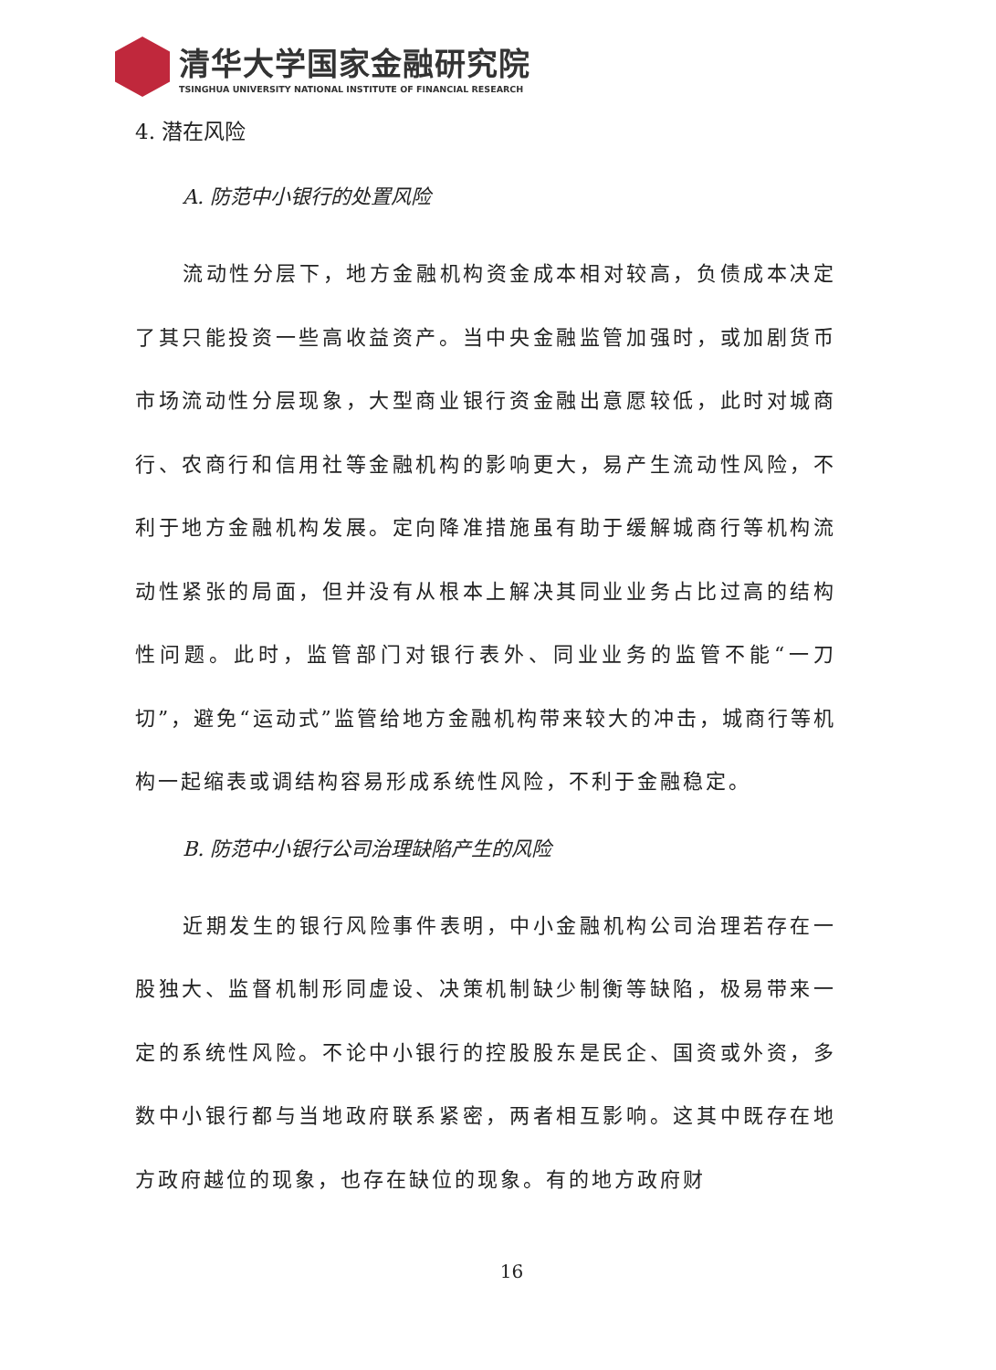清华大学国家金融研究院
TSINGHUA UNIVERSITY NATIONAL INSTITUTE OF FINANCIAL RESEARCH
4. 潜在风险
A. 防范中小银行的处置风险
流动性分层下，地方金融机构资金成本相对较高，负债成本决定了其只能投资一些高收益资产。当中央金融监管加强时，或加剧货币市场流动性分层现象，大型商业银行资金融出意愿较低，此时对城商行、农商行和信用社等金融机构的影响更大，易产生流动性风险，不利于地方金融机构发展。定向降准措施虽有助于缓解城商行等机构流动性紧张的局面，但并没有从根本上解决其同业业务占比过高的结构性问题。此时，监管部门对银行表外、同业业务的监管不能“一刀切”，避免“运动式”监管给地方金融机构带来较大的冲击，城商行等机构一起缩表或调结构容易形成系统性风险，不利于金融稳定。
B. 防范中小银行公司治理缺陷产生的风险
近期发生的银行风险事件表明，中小金融机构公司治理若存在一股独大、监督机制形同虚设、决策机制缺少制衡等缺陷，极易带来一定的系统性风险。不论中小银行的控股股东是民企、国资或外资，多数中小银行都与当地政府联系紧密，两者相互影响。这其中既存在地方政府越位的现象，也存在缺位的现象。有的地方政府财
16